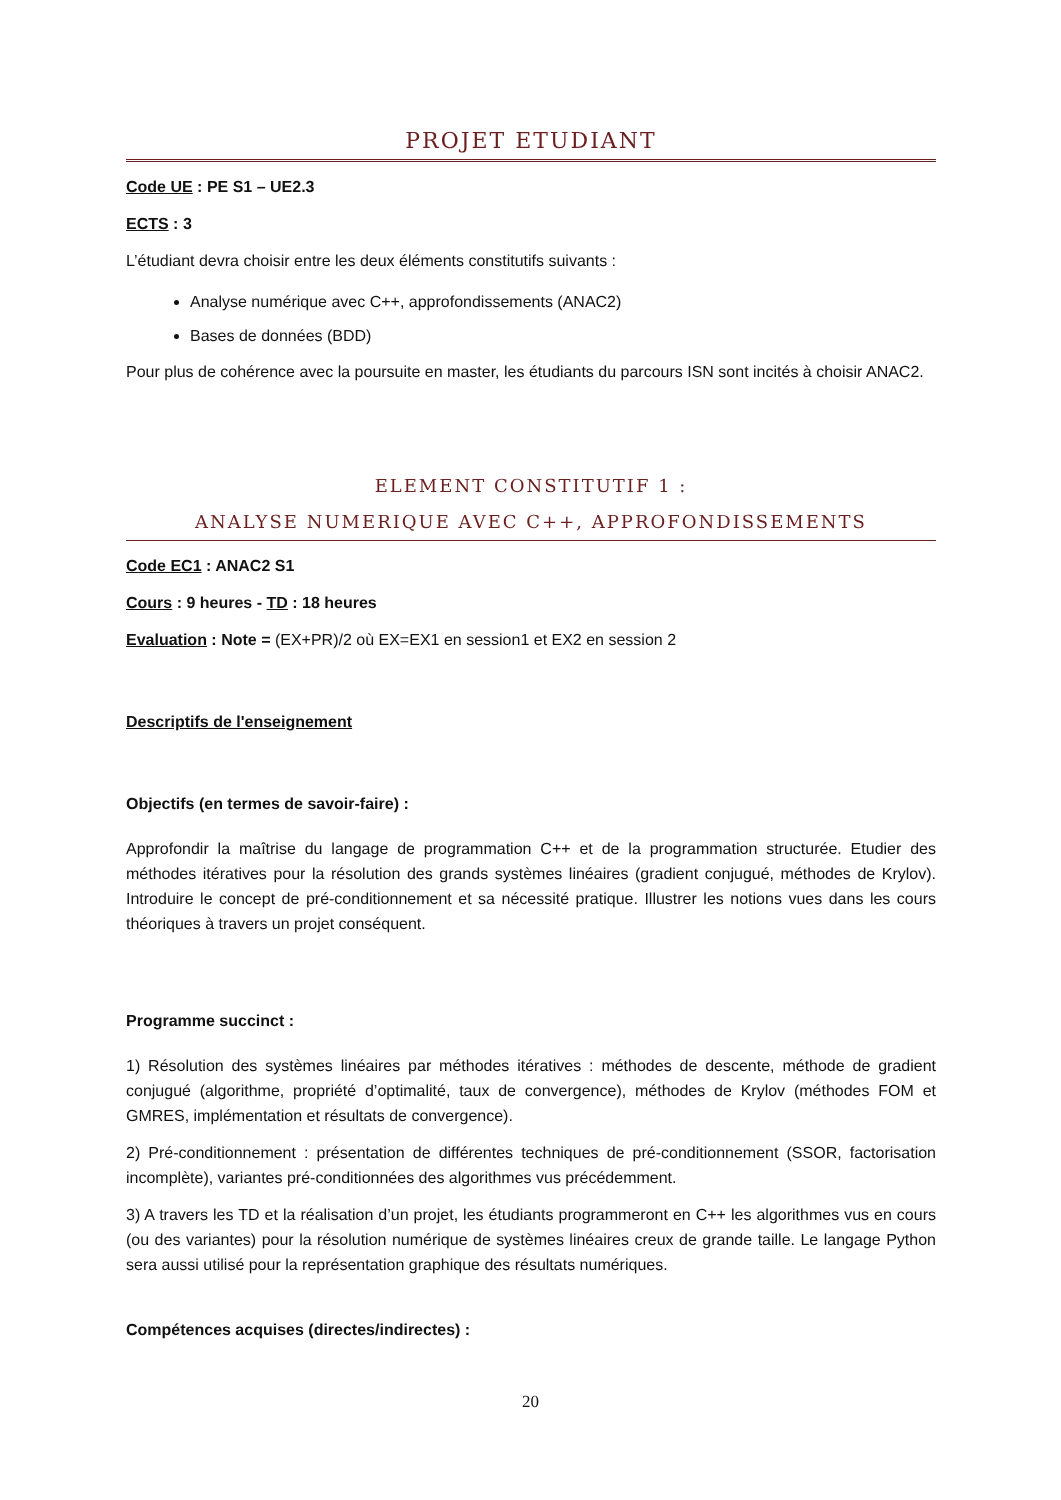PROJET ETUDIANT
Code UE : PE S1 – UE2.3
ECTS : 3
L’étudiant devra choisir entre les deux éléments constitutifs suivants :
Analyse numérique avec C++, approfondissements (ANAC2)
Bases de données (BDD)
Pour plus de cohérence avec la poursuite en master, les étudiants du parcours ISN sont incités à choisir ANAC2.
ELEMENT CONSTITUTIF 1 :
ANALYSE NUMERIQUE AVEC C++, APPROFONDISSEMENTS
Code EC1 : ANAC2 S1
Cours : 9 heures - TD : 18 heures
Evaluation : Note = (EX+PR)/2 où EX=EX1 en session1 et EX2 en session 2
Descriptifs de l'enseignement
Objectifs (en termes de savoir-faire) :
Approfondir la maîtrise du langage de programmation C++ et de la programmation structurée. Etudier des méthodes itératives pour la résolution des grands systèmes linéaires (gradient conjugué, méthodes de Krylov). Introduire le concept de pré-conditionnement et sa nécessité pratique. Illustrer les notions vues dans les cours théoriques à travers un projet conséquent.
Programme succinct :
1) Résolution des systèmes linéaires par méthodes itératives : méthodes de descente, méthode de gradient conjugué (algorithme, propriété d’optimalité, taux de convergence), méthodes de Krylov (méthodes FOM et GMRES, implémentation et résultats de convergence).
2) Pré-conditionnement : présentation de différentes techniques de pré-conditionnement (SSOR, factorisation incomplète), variantes pré-conditionnées des algorithmes vus précédemment.
3) A travers les TD et la réalisation d’un projet, les étudiants programmeront en C++ les algorithmes vus en cours (ou des variantes) pour la résolution numérique de systèmes linéaires creux de grande taille. Le langage Python sera aussi utilisé pour la représentation graphique des résultats numériques.
Compétences acquises (directes/indirectes) :
20